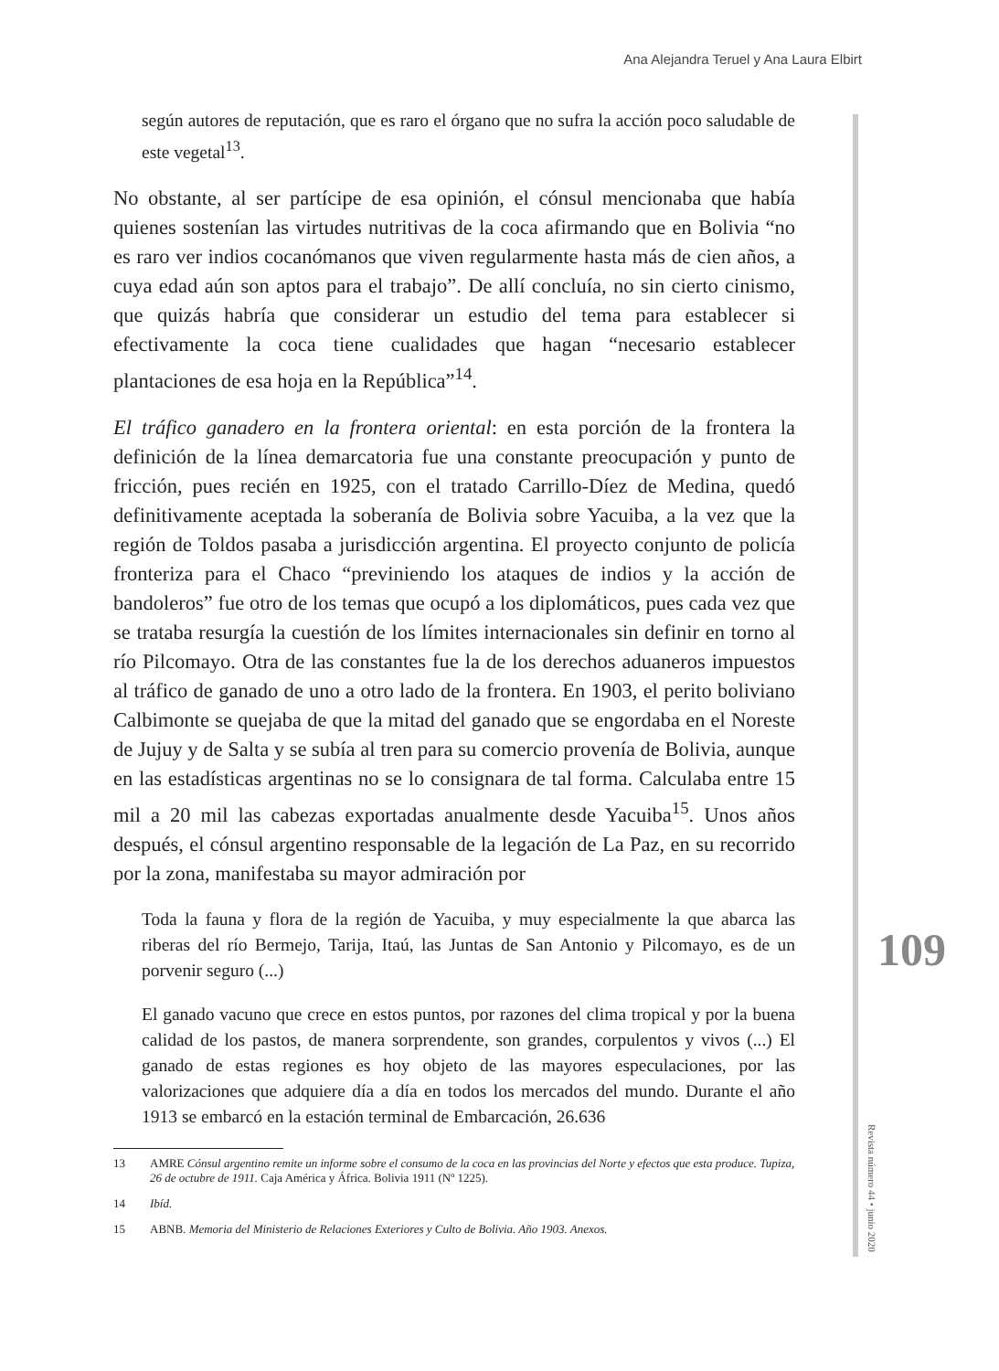Ana Alejandra Teruel y Ana Laura Elbirt
109
Revista número 44 • junio 2020
según autores de reputación, que es raro el órgano que no sufra la acción poco saludable de este vegetal<sup>13</sup>.
No obstante, al ser partícipe de esa opinión, el cónsul mencionaba que había quienes sostenían las virtudes nutritivas de la coca afirmando que en Bolivia “no es raro ver indios cocanómanos que viven regularmente hasta más de cien años, a cuya edad aún son aptos para el trabajo”. De allí concluía, no sin cierto cinismo, que quizás habría que considerar un estudio del tema para establecer si efectivamente la coca tiene cualidades que hagan “necesario establecer plantaciones de esa hoja en la República”<sup>14</sup>.
El tráfico ganadero en la frontera oriental: en esta porción de la frontera la definición de la línea demarcatoria fue una constante preocupación y punto de fricción, pues recién en 1925, con el tratado Carrillo-Díez de Medina, quedó definitivamente aceptada la soberanía de Bolivia sobre Yacuiba, a la vez que la región de Toldos pasaba a jurisdicción argentina. El proyecto conjunto de policía fronteriza para el Chaco “previniendo los ataques de indios y la acción de bandoleros” fue otro de los temas que ocupó a los diplomáticos, pues cada vez que se trataba resurgía la cuestión de los límites internacionales sin definir en torno al río Pilcomayo. Otra de las constantes fue la de los derechos aduaneros impuestos al tráfico de ganado de uno a otro lado de la frontera. En 1903, el perito boliviano Calbimonte se quejaba de que la mitad del ganado que se engordaba en el Noreste de Jujuy y de Salta y se subía al tren para su comercio provenía de Bolivia, aunque en las estadísticas argentinas no se lo consignara de tal forma. Calculaba entre 15 mil a 20 mil las cabezas exportadas anualmente desde Yacuiba<sup>15</sup>. Unos años después, el cónsul argentino responsable de la legación de La Paz, en su recorrido por la zona, manifestaba su mayor admiración por
Toda la fauna y flora de la región de Yacuiba, y muy especialmente la que abarca las riberas del río Bermejo, Tarija, Itaú, las Juntas de San Antonio y Pilcomayo, es de un porvenir seguro (...)
El ganado vacuno que crece en estos puntos, por razones del clima tropical y por la buena calidad de los pastos, de manera sorprendente, son grandes, corpulentos y vivos (...) El ganado de estas regiones es hoy objeto de las mayores especulaciones, por las valorizaciones que adquiere día a día en todos los mercados del mundo. Durante el año 1913 se embarcó en la estación terminal de Embarcación, 26.636
13 AMRE Cónsul argentino remite un informe sobre el consumo de la coca en las provincias del Norte y efectos que esta produce. Tupiza, 26 de octubre de 1911. Caja América y África. Bolivia 1911 (Nº 1225).
14 Ibíd.
15 ABNB. Memoria del Ministerio de Relaciones Exteriores y Culto de Bolivia. Año 1903. Anexos.